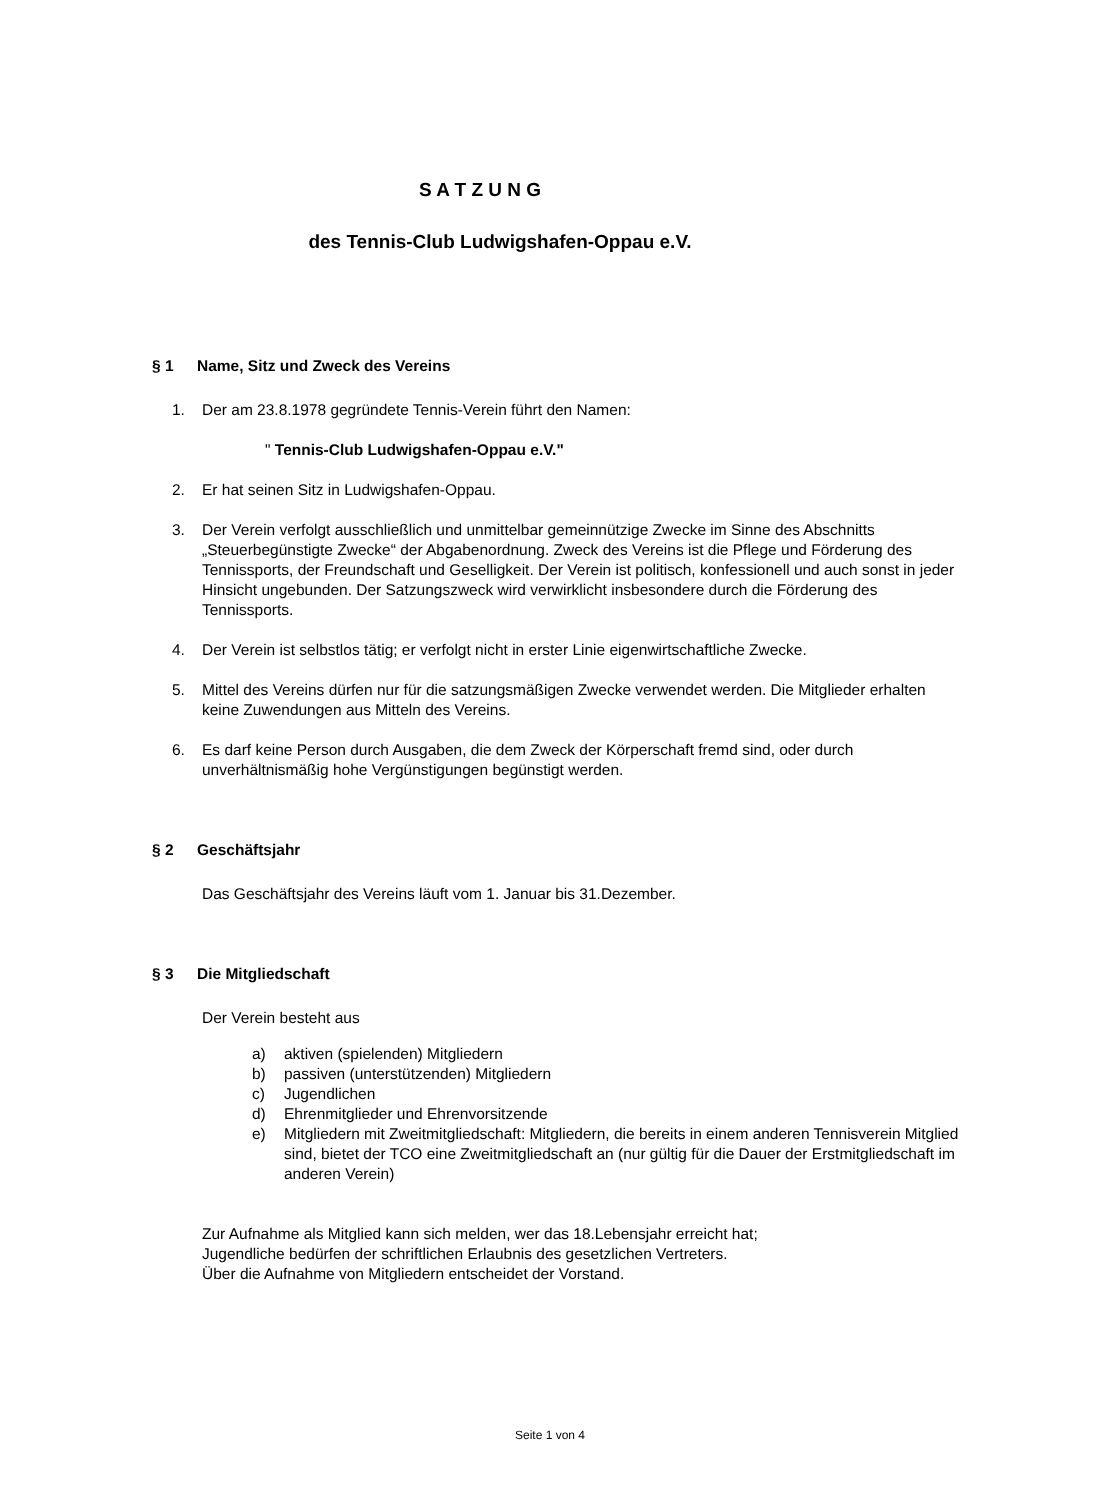S A T Z U N G
des Tennis-Club Ludwigshafen-Oppau e.V.
§ 1 Name, Sitz und Zweck des Vereins
1. Der am 23.8.1978 gegründete Tennis-Verein führt den Namen:
" Tennis-Club Ludwigshafen-Oppau e.V."
2. Er hat seinen Sitz in Ludwigshafen-Oppau.
3. Der Verein verfolgt ausschließlich und unmittelbar gemeinnützige Zwecke im Sinne des Abschnitts „Steuerbegünstigte Zwecke“ der Abgabenordnung. Zweck des Vereins ist die Pflege und Förderung des Tennissports, der Freundschaft und Geselligkeit. Der Verein ist politisch, konfessionell und auch sonst in jeder Hinsicht ungebunden. Der Satzungszweck wird verwirklicht insbesondere durch die Förderung des Tennissports.
4. Der Verein ist selbstlos tätig; er verfolgt nicht in erster Linie eigenwirtschaftliche Zwecke.
5. Mittel des Vereins dürfen nur für die satzungsmäßigen Zwecke verwendet werden. Die Mitglieder erhalten keine Zuwendungen aus Mitteln des Vereins.
6. Es darf keine Person durch Ausgaben, die dem Zweck der Körperschaft fremd sind, oder durch unverhältnismäßig hohe Vergünstigungen begünstigt werden.
§ 2 Geschäftsjahr
Das Geschäftsjahr des Vereins läuft vom 1. Januar bis 31.Dezember.
§ 3 Die Mitgliedschaft
Der Verein besteht aus
a) aktiven (spielenden) Mitgliedern
b) passiven (unterstützenden) Mitgliedern
c) Jugendlichen
d) Ehrenmitglieder und Ehrenvorsitzende
e) Mitgliedern mit Zweitmitgliedschaft: Mitgliedern, die bereits in einem anderen Tennisverein Mitglied sind, bietet der TCO eine Zweitmitgliedschaft an (nur gültig für die Dauer der Erstmitgliedschaft im anderen Verein)
Zur Aufnahme als Mitglied kann sich melden, wer das 18.Lebensjahr erreicht hat;
Jugendliche bedürfen der schriftlichen Erlaubnis des gesetzlichen Vertreters.
Über die Aufnahme von Mitgliedern entscheidet der Vorstand.
Seite 1 von 4